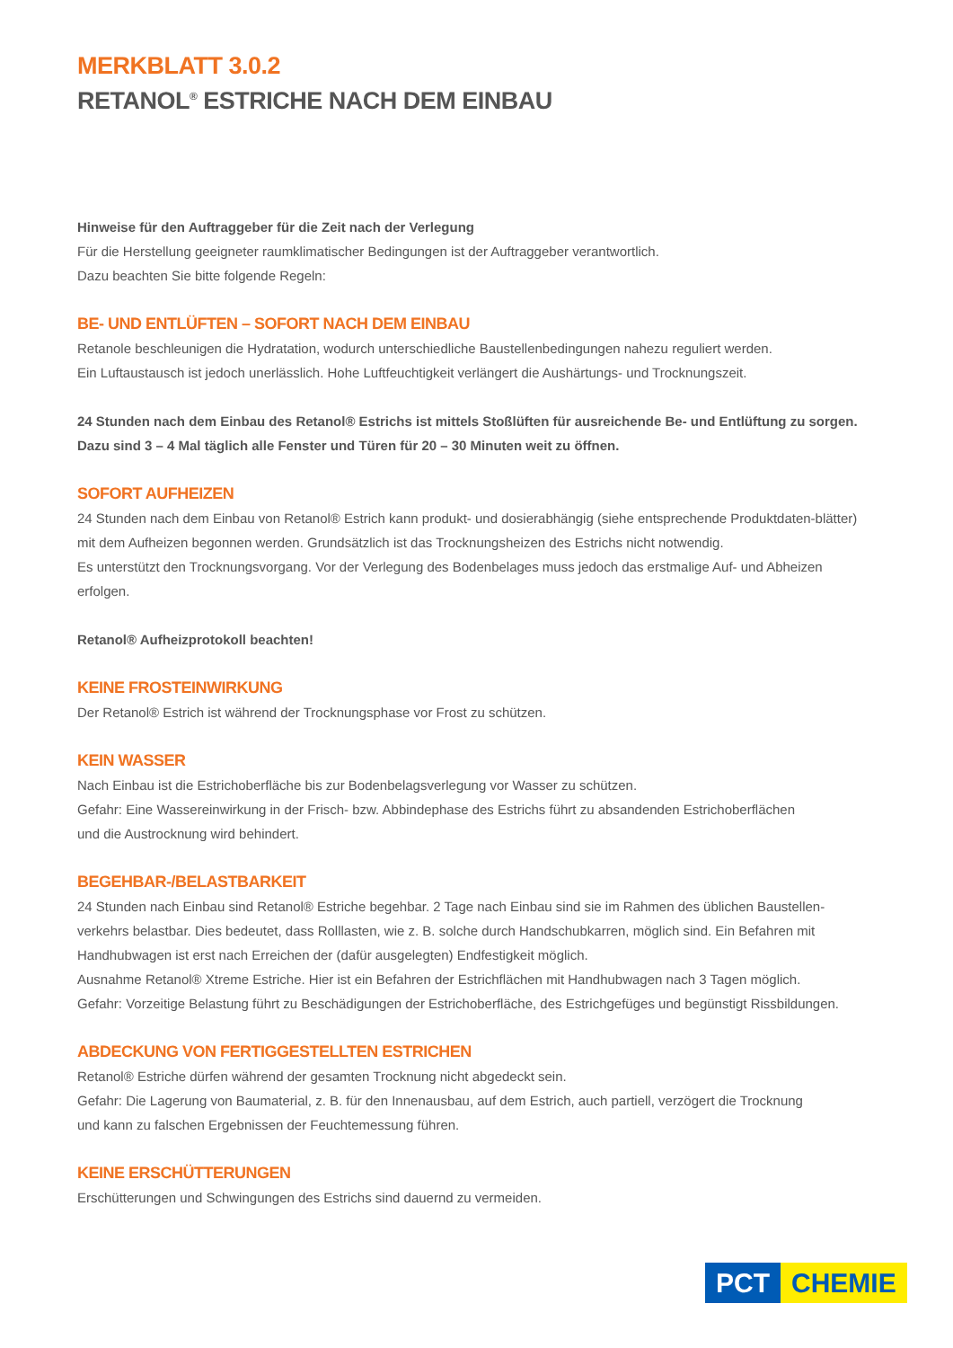MERKBLATT 3.0.2
RETANOL<sup>®</sup> ESTRICHE NACH DEM EINBAU
Hinweise für den Auftraggeber für die Zeit nach der Verlegung
Für die Herstellung geeigneter raumklimatischer Bedingungen ist der Auftraggeber verantwortlich.
Dazu beachten Sie bitte folgende Regeln:
BE- UND ENTLÜFTEN – SOFORT NACH DEM EINBAU
Retanole beschleunigen die Hydratation, wodurch unterschiedliche Baustellenbedingungen nahezu reguliert werden.
Ein Luftaustausch ist jedoch unerlässlich. Hohe Luftfeuchtigkeit verlängert die Aushärtungs- und Trocknungszeit.
24 Stunden nach dem Einbau des Retanol® Estrichs ist mittels Stoßlüften für ausreichende Be- und Entlüftung zu sorgen. Dazu sind 3 – 4 Mal täglich alle Fenster und Türen für 20 – 30 Minuten weit zu öffnen.
SOFORT AUFHEIZEN
24 Stunden nach dem Einbau von Retanol® Estrich kann produkt- und dosierabhängig (siehe entsprechende Produktdaten-blätter) mit dem Aufheizen begonnen werden. Grundsätzlich ist das Trocknungsheizen des Estrichs nicht notwendig.
Es unterstützt den Trocknungsvorgang. Vor der Verlegung des Bodenbelages muss jedoch das erstmalige Auf- und Abheizen erfolgen.
Retanol® Aufheizprotokoll beachten!
KEINE FROSTEINWIRKUNG
Der Retanol® Estrich ist während der Trocknungsphase vor Frost zu schützen.
KEIN WASSER
Nach Einbau ist die Estrichoberfläche bis zur Bodenbelagsverlegung vor Wasser zu schützen.
Gefahr: Eine Wassereinwirkung in der Frisch- bzw. Abbindephase des Estrichs führt zu absandenden Estrichoberflächen
und die Austrocknung wird behindert.
BEGEHBAR-/BELASTBARKEIT
24 Stunden nach Einbau sind Retanol® Estriche begehbar. 2 Tage nach Einbau sind sie im Rahmen des üblichen Baustellen-verkehrs belastbar. Dies bedeutet, dass Rolllasten, wie z. B. solche durch Handschubkarren, möglich sind. Ein Befahren mit Handhubwagen ist erst nach Erreichen der (dafür ausgelegten) Endfestigkeit möglich.
Ausnahme Retanol® Xtreme Estriche. Hier ist ein Befahren der Estrichflächen mit Handhubwagen nach 3 Tagen möglich.
Gefahr: Vorzeitige Belastung führt zu Beschädigungen der Estrichoberfläche, des Estrichgefüges und begünstigt Rissbildungen.
ABDECKUNG VON FERTIGGESTELLTEN ESTRICHEN
Retanol® Estriche dürfen während der gesamten Trocknung nicht abgedeckt sein.
Gefahr: Die Lagerung von Baumaterial, z. B. für den Innenausbau, auf dem Estrich, auch partiell, verzögert die Trocknung
und kann zu falschen Ergebnissen der Feuchtemessung führen.
KEINE ERSCHÜTTERUNGEN
Erschütterungen und Schwingungen des Estrichs sind dauernd zu vermeiden.
PCT CHEMIE